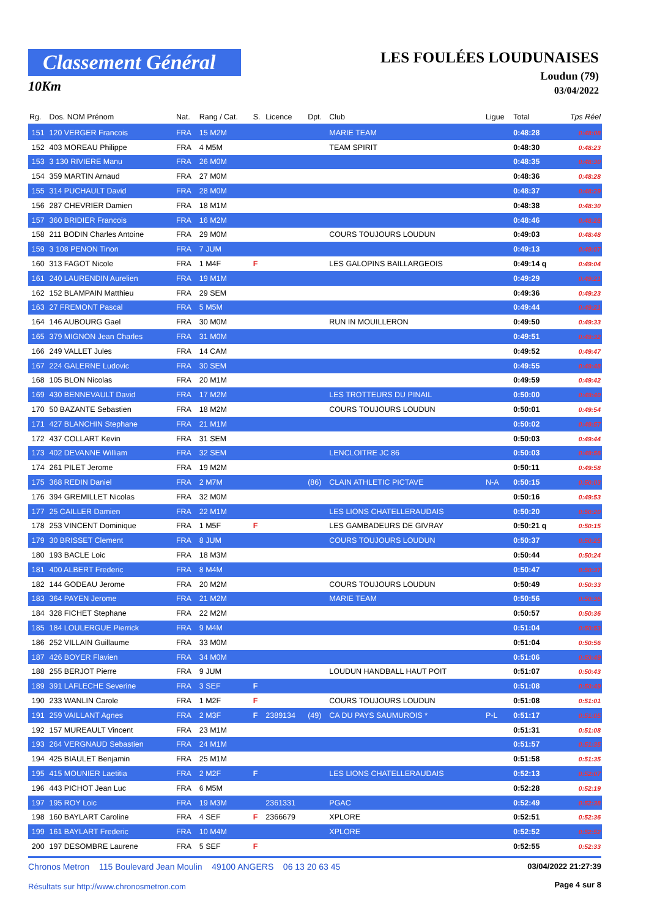Classement Général
10Km
LES FOULÉES LOUDUNAISES
Loudun (79)
03/04/2022
| Rg. | Dos. NOM Prénom | Nat. | Rang / Cat. | S. | Licence | Dpt. | Club | Ligue | Total | Tps Réel |
| --- | --- | --- | --- | --- | --- | --- | --- | --- | --- | --- |
| 151 | 120 VERGER Francois | FRA | 15 M2M | | | | MARIE TEAM | | 0:48:28 | 0:48:08 |
| 152 | 403 MOREAU Philippe | FRA | 4 M5M | | | | TEAM SPIRIT | | 0:48:30 | 0:48:23 |
| 153 | 3 130 RIVIERE Manu | FRA | 26 M0M | | | | | | 0:48:35 | 0:48:30 |
| 154 | 359 MARTIN Arnaud | FRA | 27 M0M | | | | | | 0:48:36 | 0:48:28 |
| 155 | 314 PUCHAULT David | FRA | 28 M0M | | | | | | 0:48:37 | 0:48:29 |
| 156 | 287 CHEVRIER Damien | FRA | 18 M1M | | | | | | 0:48:38 | 0:48:30 |
| 157 | 360 BRIDIER Francois | FRA | 16 M2M | | | | | | 0:48:46 | 0:48:28 |
| 158 | 211 BODIN Charles Antoine | FRA | 29 M0M | | | | COURS TOUJOURS LOUDUN | | 0:49:03 | 0:48:48 |
| 159 | 3 108 PENON Tinon | FRA | 7 JUM | | | | | | 0:49:13 | 0:49:07 |
| 160 | 313 FAGOT Nicole | FRA | 1 M4F | F | | | LES GALOPINS BAILLARGEOIS | | 0:49:14 q | 0:49:04 |
| 161 | 240 LAURENDIN Aurelien | FRA | 19 M1M | | | | | | 0:49:29 | 0:49:21 |
| 162 | 152 BLAMPAIN Matthieu | FRA | 29 SEM | | | | | | 0:49:36 | 0:49:23 |
| 163 | 27 FREMONT Pascal | FRA | 5 M5M | | | | | | 0:49:44 | 0:49:21 |
| 164 | 146 AUBOURG Gael | FRA | 30 M0M | | | | RUN IN MOUILLERON | | 0:49:50 | 0:49:33 |
| 165 | 379 MIGNON Jean Charles | FRA | 31 M0M | | | | | | 0:49:51 | 0:49:32 |
| 166 | 249 VALLET Jules | FRA | 14 CAM | | | | | | 0:49:52 | 0:49:47 |
| 167 | 224 GALERNE Ludovic | FRA | 30 SEM | | | | | | 0:49:55 | 0:49:48 |
| 168 | 105 BLON Nicolas | FRA | 20 M1M | | | | | | 0:49:59 | 0:49:42 |
| 169 | 430 BENNEVAULT David | FRA | 17 M2M | | | | LES TROTTEURS DU PINAIL | | 0:50:00 | 0:49:40 |
| 170 | 50 BAZANTE Sebastien | FRA | 18 M2M | | | | COURS TOUJOURS LOUDUN | | 0:50:01 | 0:49:54 |
| 171 | 427 BLANCHIN Stephane | FRA | 21 M1M | | | | | | 0:50:02 | 0:49:57 |
| 172 | 437 COLLART Kevin | FRA | 31 SEM | | | | | | 0:50:03 | 0:49:44 |
| 173 | 402 DEVANNE William | FRA | 32 SEM | | | | LENCLOITRE JC 86 | | 0:50:03 | 0:49:56 |
| 174 | 261 PILET Jerome | FRA | 19 M2M | | | | | | 0:50:11 | 0:49:58 |
| 175 | 368 REDIN Daniel | FRA | 2 M7M | | | (86) | CLAIN ATHLETIC PICTAVE | N-A | 0:50:15 | 0:50:03 |
| 176 | 394 GREMILLET Nicolas | FRA | 32 M0M | | | | | | 0:50:16 | 0:49:53 |
| 177 | 25 CAILLER Damien | FRA | 22 M1M | | | | LES LIONS CHATELLERAUDAIS | | 0:50:20 | 0:50:20 |
| 178 | 253 VINCENT Dominique | FRA | 1 M5F | F | | | LES GAMBADEURS DE GIVRAY | | 0:50:21 q | 0:50:15 |
| 179 | 30 BRISSET Clement | FRA | 8 JUM | | | | COURS TOUJOURS LOUDUN | | 0:50:37 | 0:50:25 |
| 180 | 193 BACLE Loic | FRA | 18 M3M | | | | | | 0:50:44 | 0:50:24 |
| 181 | 400 ALBERT Frederic | FRA | 8 M4M | | | | | | 0:50:47 | 0:50:37 |
| 182 | 144 GODEAU Jerome | FRA | 20 M2M | | | | COURS TOUJOURS LOUDUN | | 0:50:49 | 0:50:33 |
| 183 | 364 PAYEN Jerome | FRA | 21 M2M | | | | MARIE TEAM | | 0:50:56 | 0:50:36 |
| 184 | 328 FICHET Stephane | FRA | 22 M2M | | | | | | 0:50:57 | 0:50:36 |
| 185 | 184 LOULERGUE Pierrick | FRA | 9 M4M | | | | | | 0:51:04 | 0:50:53 |
| 186 | 252 VILLAIN Guillaume | FRA | 33 M0M | | | | | | 0:51:04 | 0:50:56 |
| 187 | 426 BOYER Flavien | FRA | 34 M0M | | | | | | 0:51:06 | 0:50:49 |
| 188 | 255 BERJOT Pierre | FRA | 9 JUM | | | | LOUDUN HANDBALL HAUT POIT | | 0:51:07 | 0:50:43 |
| 189 | 391 LAFLECHE Severine | FRA | 3 SEF | F | | | | | 0:51:08 | 0:50:49 |
| 190 | 233 WANLIN Carole | FRA | 1 M2F | F | | | COURS TOUJOURS LOUDUN | | 0:51:08 | 0:51:01 |
| 191 | 259 VAILLANT Agnes | FRA | 2 M3F | F | 2389134 | (49) | CA DU PAYS SAUMUROIS * | P-L | 0:51:17 | 0:51:05 |
| 192 | 157 MUREAULT Vincent | FRA | 23 M1M | | | | | | 0:51:31 | 0:51:08 |
| 193 | 264 VERGNAUD Sebastien | FRA | 24 M1M | | | | | | 0:51:57 | 0:51:35 |
| 194 | 425 BIAULET Benjamin | FRA | 25 M1M | | | | | | 0:51:58 | 0:51:35 |
| 195 | 415 MOUNIER Laetitia | FRA | 2 M2F | F | | | LES LIONS CHATELLERAUDAIS | | 0:52:13 | 0:52:07 |
| 196 | 443 PICHOT Jean Luc | FRA | 6 M5M | | | | | | 0:52:28 | 0:52:19 |
| 197 | 195 ROY Loic | FRA | 19 M3M | | 2361331 | | PGAC | | 0:52:49 | 0:52:38 |
| 198 | 160 BAYLART Caroline | FRA | 4 SEF | F | 2366679 | | XPLORE | | 0:52:51 | 0:52:36 |
| 199 | 161 BAYLART Frederic | FRA | 10 M4M | | | | XPLORE | | 0:52:52 | 0:52:52 |
| 200 | 197 DESOMBRE Laurene | FRA | 5 SEF | F | | | | | 0:52:55 | 0:52:33 |
Chronos Metron 115 Boulevard Jean Moulin 49100 ANGERS 06 13 20 63 45
Résultats sur http://www.chronosmetron.com
03/04/2022 21:27:39
Page 4 sur 8